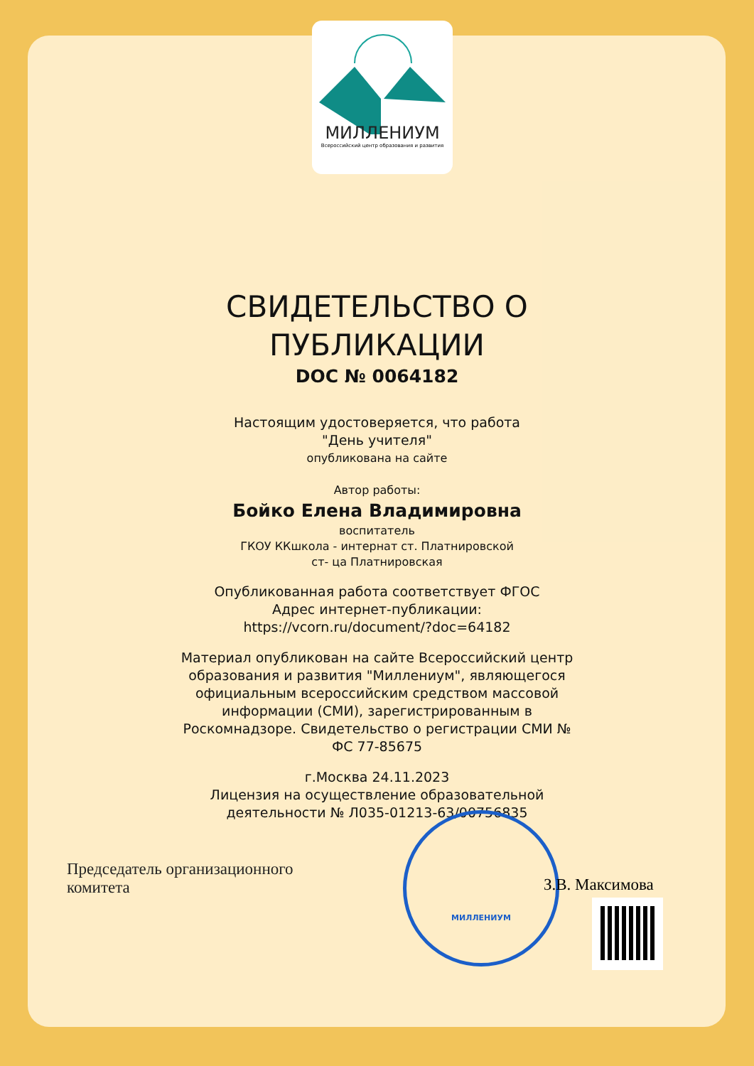МИЛЛЕНИУМ
Всероссийский центр образования и развития
СВИДЕТЕЛЬСТВО О
ПУБЛИКАЦИИ
DOC № 0064182
Настоящим удостоверяется, что работа
"День учителя"
опубликована на сайте
Автор работы:
Бойко Елена Владимировна
воспитатель
ГКОУ ККшкола - интернат ст. Платнировской
ст- ца Платнировская
Опубликованная работа соответствует ФГОС
Адрес интернет-публикации:
https://vcorn.ru/document/?doc=64182
Материал опубликован на сайте Всероссийский центр
образования и развития "Миллениум", являющегося
официальным всероссийским средством массовой
информации (СМИ), зарегистрированным в
Роскомнадзоре. Свидетельство о регистрации СМИ №
ФС 77-85675
г.Москва 24.11.2023
Лицензия на осуществление образовательной
деятельности № Л035-01213-63/00756835
Председатель организационного
комитета
МИЛЛЕНИУМ
З.В. Максимова